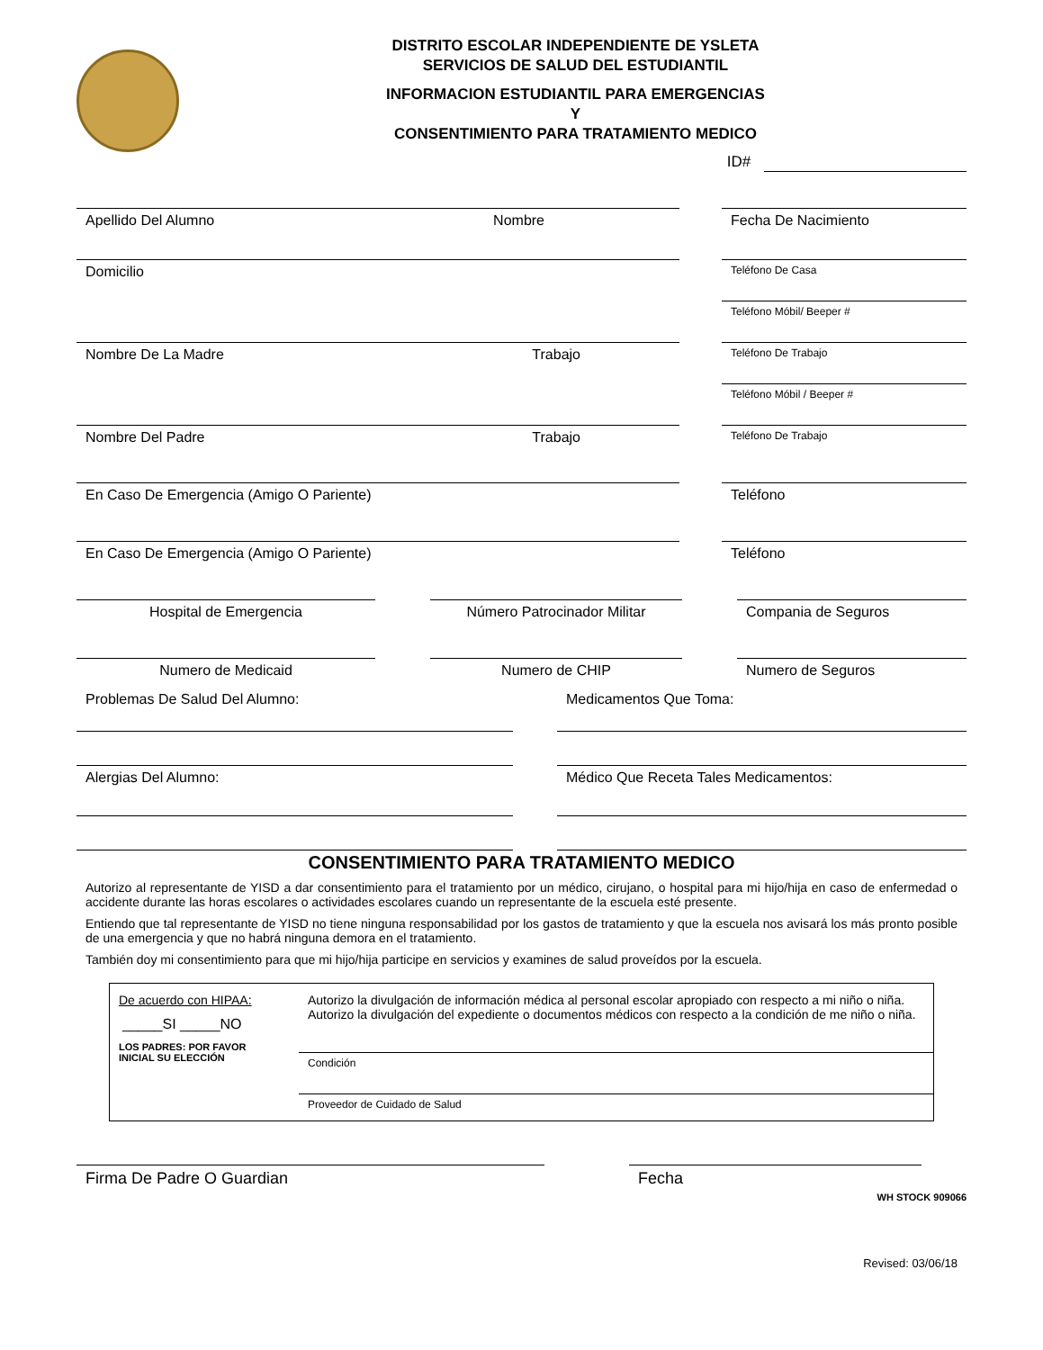DISTRITO ESCOLAR INDEPENDIENTE DE YSLETA
SERVICIOS DE SALUD DEL ESTUDIANTIL
INFORMACION ESTUDIANTIL PARA EMERGENCIAS
Y
CONSENTIMIENTO PARA TRATAMIENTO MEDICO
ID#
Apellido Del Alumno Nombre Fecha De Nacimiento
Domicilio
Teléfono De Casa
Teléfono Móbil/ Beeper #
Nombre De La Madre Trabajo
Teléfono De Trabajo
Teléfono Móbil / Beeper #
Nombre Del Padre Trabajo
Teléfono De Trabajo
En Caso De Emergencia (Amigo O Pariente) Teléfono
En Caso De Emergencia (Amigo O Pariente) Teléfono
Hospital de Emergencia Número Patrocinador Militar Compania de Seguros
Numero de Medicaid Numero de CHIP Numero de Seguros
Problemas De Salud Del Alumno:
Alergias Del Alumno:
Medicamentos Que Toma:
Médico Que Receta Tales Medicamentos:
CONSENTIMIENTO PARA TRATAMIENTO MEDICO
Autorizo al representante de YISD a dar consentimiento para el tratamiento por un médico, cirujano, o hospital para mi hijo/hija en caso de enfermedad o accidente durante las horas escolares o actividades escolares cuando un representante de la escuela esté presente.
Entiendo que tal representante de YISD no tiene ninguna responsabilidad por los gastos de tratamiento y que la escuela nos avisará los más pronto posible de una emergencia y que no habrá ninguna demora en el tratamiento.
También doy mi consentimiento para que mi hijo/hija participe en servicios y examines de salud proveídos por la escuela.
De acuerdo con HIPAA:
_____SI _____NO
LOS PADRES: POR FAVOR
INICIAL SU ELECCIÓN
Autorizo la divulgación de información médica al personal escolar apropiado con respecto a mi niño o niña. Autorizo la divulgación del expediente o documentos médicos con respecto a la condición de me niño o niña.
Condición
Proveedor de Cuidado de Salud
Firma De Padre O Guardian Fecha
WH STOCK 909066
Revised: 03/06/18